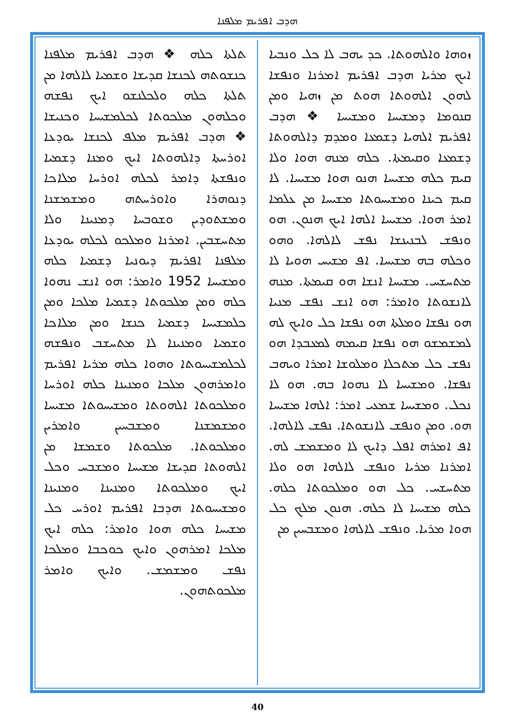ܗܕܒ ܐܦܪܝܡ ܡܠܦܢܐ
ܙܘܗܐ ܘܐܠܗܘܬܐ. ܟܕ ܝܗܒ ܠܐ ܟܠ ܘܢܒܝܐ ܐܝܟ ܡܪܝܐ ܗܕܒ ܐܦܪܝܡ ܐܡܪܢܐ ܘܢܦܫܐ ܠܗܘܢ ܐܠܗܘܬܐ ܗܘܬ ܡܢ ܙܗܝܐ ܘܡܢ ܩܢܘܡܐ ܕܡܫܝܚܐ ܘܡܫܝܚܐ ❖ ܗܕܒ ܐܦܪܝܡ ܐܠܗܝܐ ܕܫܡܥܐ ܘܡܕܡ ܕܐܠܗܘܬܐ ܕܫܡܥܐ ܘܩܝܡܬܐ. ܟܠܗ ܡܢܗ ܗܘܐ ܘܠܐ ܩܝܡ ܟܠܗ ܡܫܝܚܐ ܗܢܘ ܗܘܐ ܡܫܝܚܐ. ܠܐ ܩܝܡ ܟܝܢܐ ܘܡܫܝܚܘܬܐ ܡܫܝܚܐ ܡܢ ܥܠܡܐ ܐܡܪ ܗܘܐ. ܡܫܝܚܐ ܐܠܗܐ ܐܝܟ ܗܢܘܢ. ܗܘ ܘܢܦܫ ܠܒܢܝܢܫܐ ܢܦܫ ܠܐܠܗܐ. ܘܗܘ ܘܟܠܗ ܒܗ ܡܫܝܚܐ. ܐܦ ܡܫܝܚ ܗܘܝܐ ܠܐ ܡܬܚܫܚ. ܡܫܝܚܐ ܐܢܫܐ ܗܘ ܩܝܡܬܐ. ܡܢܗ ܠܐܢܫܘܬܐ ܘܐܡܪ: ܗܘ ܐܢܫ ܢܦܫ ܡܢܝܐ ܗܘ ܢܦܫܐ ܘܡܠܬܐ ܗܘ ܢܦܫܐ ܟܠ ܘܐܝܟ ܠܗ ܠܡܫܡܫܘ ܗܘ ܢܦܫܐ ܩܝܡܗ ܠܡܥܒܕܐ ܗܘ ܢܦܫ ܟܠ ܡܬܟܠܐ ܘܡܠܘܫܐ ܐܡܪܐ ܘܝܗܒ ܢܦܫܐ. ܘܡܫܝܚܐ ܠܐ ܢܗܘܐ ܒܗ. ܗܘ ܠܐ ܢܟܠ. ܘܡܫܝܚܐ ܫܡܥܝ ܐܡܪ: ܐܠܗܐ ܡܫܝܚܐ ܗܘ. ܘܡܢ ܘܢܦܫ ܠܐܢܫܘܬܐ. ܢܦܫ ܠܐܠܗܐ. ܐܦ ܐܡܪܗ ܐܦܠ ܕܐܝܟ ܠܐ ܘܡܫܡܫ ܠܗ. ܐܡܪܢܐ ܡܪܝܐ ܘܢܦܫ ܠܐܠܗܐ ܗܘ ܘܠܐ ܡܬܚܫܚ. ܟܠ ܗܘ ܘܡܠܟܘܬܐ ܟܠܗ. ܟܠܗ ܡܫܝܚܐ ܠܐ ܟܠܗ. ܗܢܘܢ ܡܠܟ ܟܠ ܗܘܐ ܡܪܝܐ. ܘܢܦܫ ܠܐܠܗܐ ܘܡܫܒܚܝܢ ܡܢ
ܬܠܬܐ ܟܠܗ ❖ ܗܕܒ ܐܦܪܝܡ ܡܠܦܢܐ ܟܢܫܘܬܗ ܠܟܢܫܐ ܩܕܝܫܐ ܘܫܡܝܐ ܠܐܠܗܐ ܡܢ ܬܠܬܐ ܟܠܗ ܘܠܟܠܢܫܘ ܐܝܟ ܢܦܫܗ ܘܟܠܗܘܢ ܡܠܟܘܬܐ ܠܟܠܡܫܝܚܐ ܘܟܢܝܫܐ ❖ ܗܕܒ ܐܦܪܝܡ ܡܠܦ ܠܟܢܫܐ ܝܘܕܥܐ ܐܘܪܚܬܐ ܕܐܠܗܘܬܐ ܐܝܟ ܘܡܢܐ ܕܫܡܝܐ ܘܢܦܫܬܐ ܕܐܡܪ ܠܟܠܗ ܐܘܪܚܐ ܡܠܐܟܐ ܕܢܘܗܪܐ ܘܐܘܪܚܬܗ ܘܡܫܡܫܢܐ ܘܡܫܬܘܕܝܢ ܘܫܘܒܚܐ ܕܡܢܝܢܐ ܘܠܐ ܡܬܚܫܒܝܢ. ܐܡܪܢܐ ܘܡܠܟܘ ܠܟܠܗ ܝܘܕܥܐ ܡܠܦܢܐ ܐܦܪܝܡ ܕܝܘܢܝܐ ܕܫܡܝܐ ܟܠܗ ܘܡܫܝܚܐ 1952 ܘܐܡܪ: ܗܘ ܐܢܫ ܢܗܘܐ ܟܠܗ ܘܡܢ ܡܠܟܘܬܐ ܕܫܡܝܐ ܡܠܟܐ ܘܡܢ ܟܠܡܫܝܚܐ ܕܫܡܝܐ ܟܢܫܐ ܘܡܢ ܡܠܐܟܐ ܘܫܡܝܐ ܘܡܢܝܢܐ ܠܐ ܡܬܚܫܒ ܘܢܦܫܗ ܠܟܠܡܫܝܚܘܬܐ ܘܗܘܐ ܟܠܗ ܡܪܝܐ ܐܦܪܝܡ ܘܐܡܪܗܘܢ ܡܠܟܐ ܘܡܢܝܢܐ ܟܠܗ ܐܘܪܚܐ ܘܡܠܟܘܬܐ ܐܠܗܘܬܐ ܘܡܫܝܚܘܬܐ ܡܫܝܚܐ ܘܡܫܡܫܢܐ ܘܡܫܒܚܝܢ ܘܐܡܪܝܢ ܘܡܠܟܘܬܐ. ܡܠܟܘܬܐ ܘܫܡܫܐ ܡܢ ܐܠܗܘܬܐ ܩܕܝܫܐ ܡܫܝܚܐ ܘܡܫܒܚ ܘܟܠ ܐܝܟ ܘܡܠܟܘܬܐ ܘܡܢܝܢܐ ܘܡܢܝܢܐ ܘܡܫܝܚܘܬܐ ܗܕܒܐ ܐܦܪܝܡ ܐܘܪܚ ܟܠ ܡܫܝܚܐ ܟܠܗ ܗܘܐ ܘܐܡܪ: ܟܠܗ ܐܝܟ ܡܠܟܐ ܐܡܪܗܘܢ ܘܐܝܟ ܟܘܟܒܐ ܘܡܠܟܐ ܢܦܫ ܘܡܫܡܫ. ܘܐܝܟ ܘܐܡܪ ܡܠܟܘܬܗܘܢ.
40